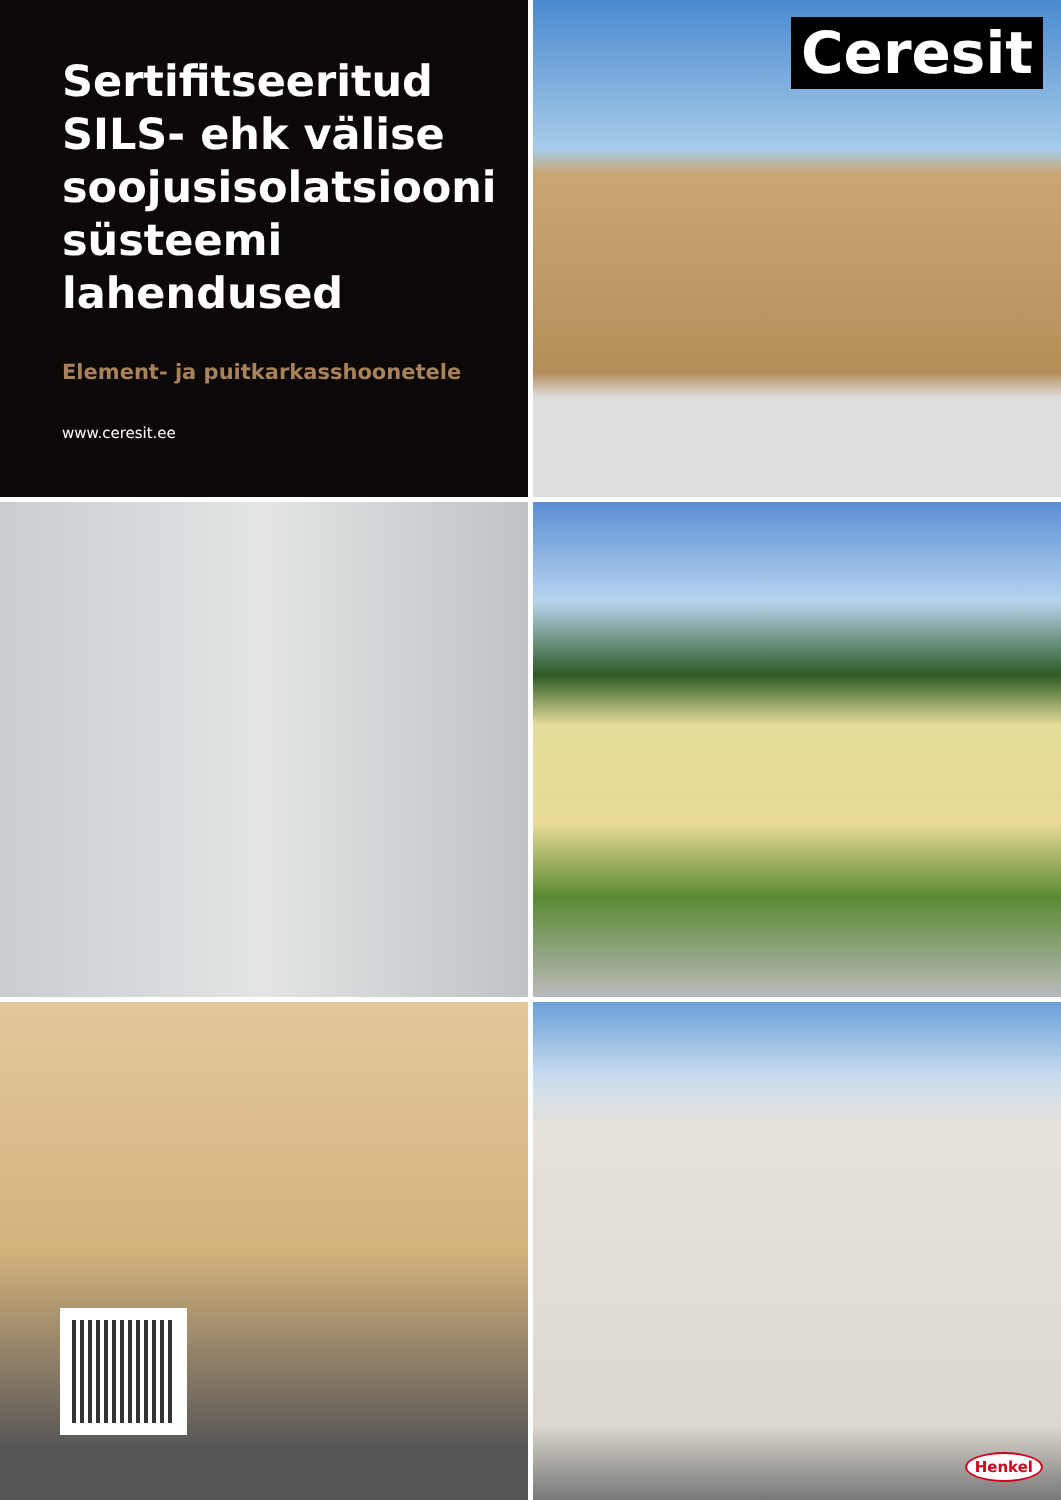Sertifitseeritud SILS- ehk välise soojusisolatsiooni süsteemi lahendused
Element- ja puitkarkasshoonetele
www.ceresit.ee
Ceresit
Henkel